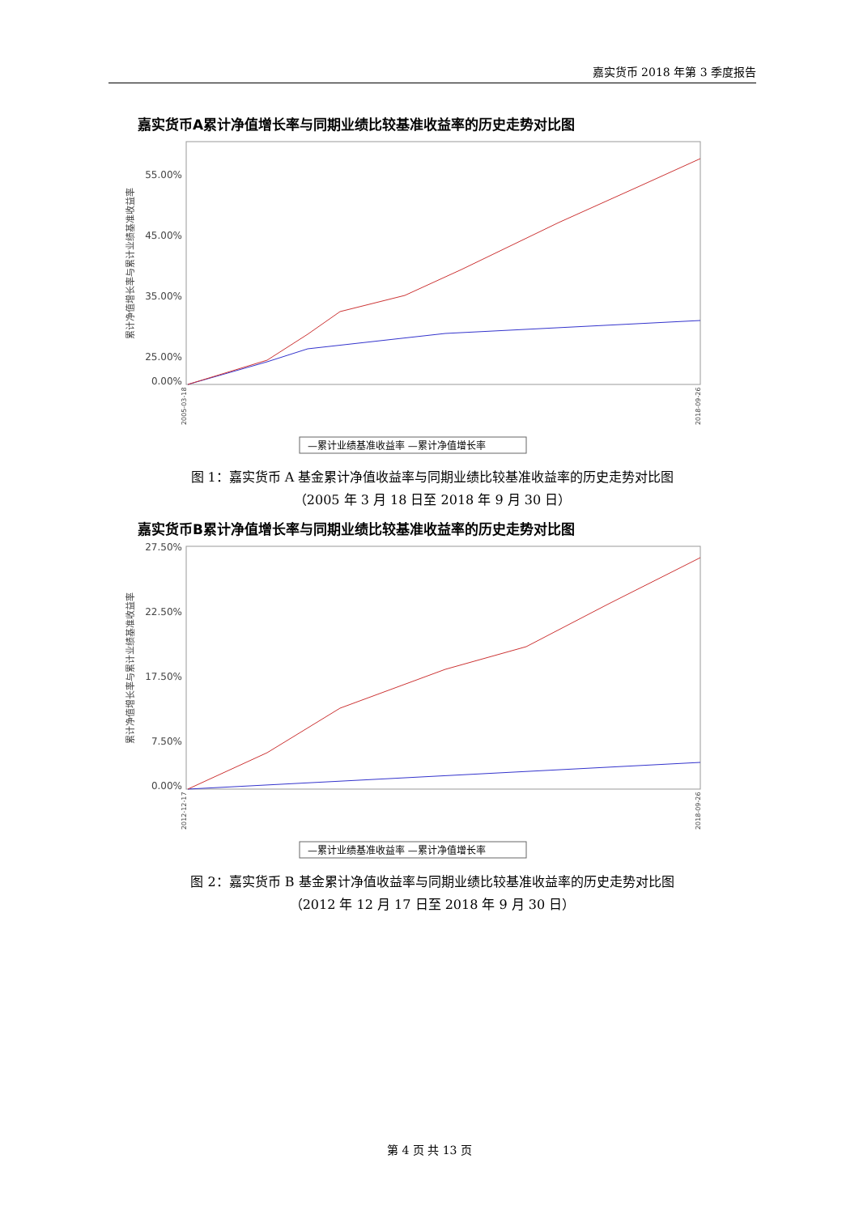嘉实货币 2018 年第 3 季度报告
嘉实货币A累计净值增长率与同期业绩比较基准收益率的历史走势对比图
55.00%
45.00%
35.00%
25.00%
0.00%
累计净值增长率与累计业绩基准收益率
2005-03-18
2018-09-26
—累计业绩基准收益率 —累计净值增长率
图 1：嘉实货币 A 基金累计净值收益率与同期业绩比较基准收益率的历史走势对比图
（2005 年 3 月 18 日至 2018 年 9 月 30 日）
嘉实货币B累计净值增长率与同期业绩比较基准收益率的历史走势对比图
27.50%
22.50%
17.50%
7.50%
0.00%
累计净值增长率与累计业绩基准收益率
2012-12-17
2018-09-26
—累计业绩基准收益率 —累计净值增长率
图 2：嘉实货币 B 基金累计净值收益率与同期业绩比较基准收益率的历史走势对比图
（2012 年 12 月 17 日至 2018 年 9 月 30 日）
第 4 页 共 13 页